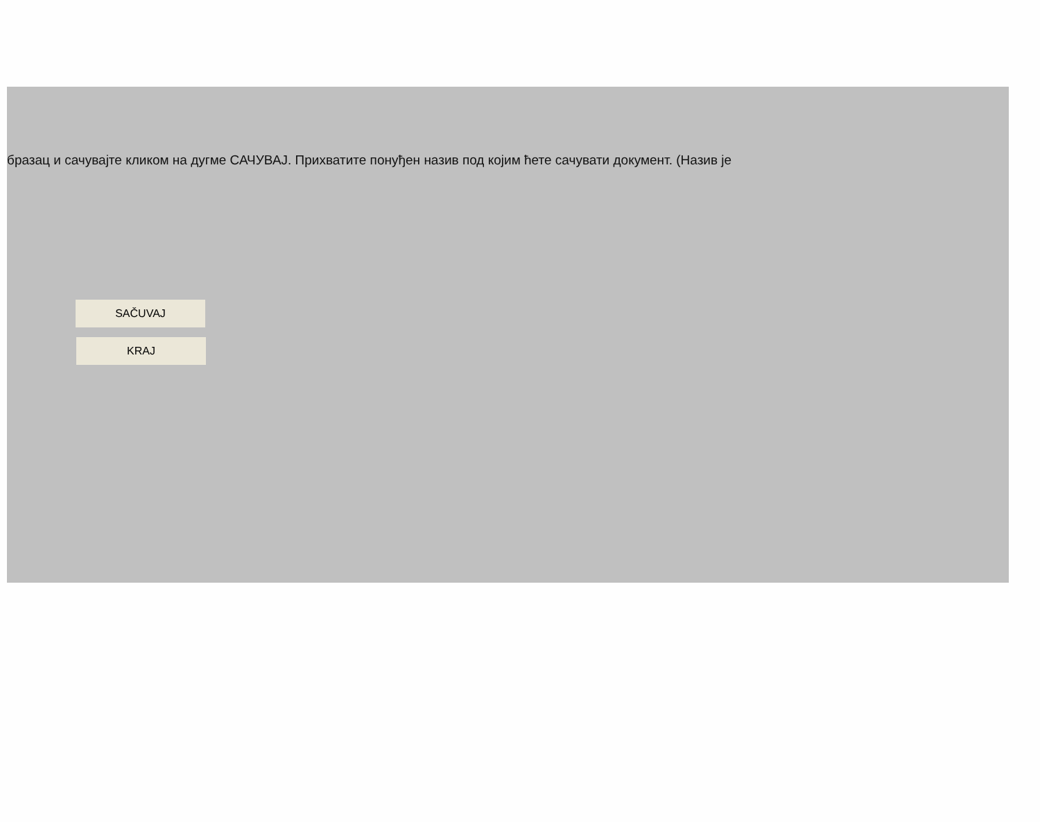бразац и сачувајте кликом на дугме САЧУВАЈ. Прихватите понуђен назив под којим ћете сачувати документ. (Назив је
SAČUVAJ
KRAJ